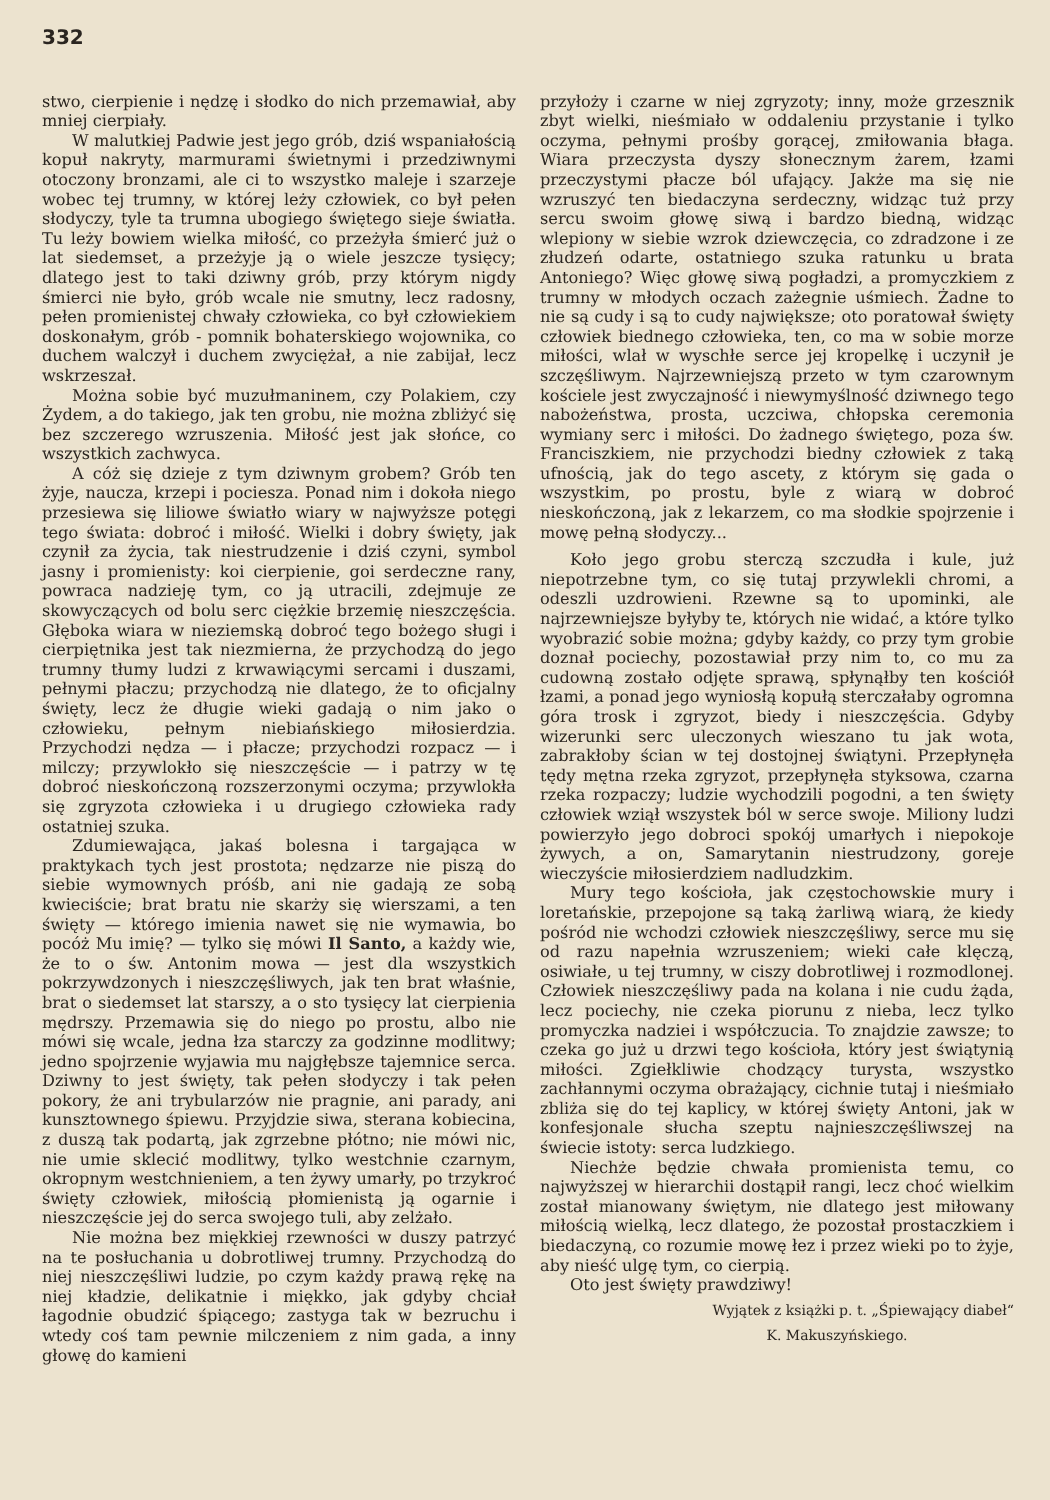332
stwo, cierpienie i nędzę i słodko do nich przemawiał, aby mniej cierpiały.
W malutkiej Padwie jest jego grób, dziś wspaniałością kopuł nakryty, marmurami świetnymi i przedziwnymi otoczony bronzami, ale ci to wszystko maleje i szarzeje wobec tej trumny, w której leży człowiek, co był pełen słodyczy, tyle ta trumna ubogiego świętego sieje światła. Tu leży bowiem wielka miłość, co przeżyła śmierć już o lat siedemset, a przeżyje ją o wiele jeszcze tysięcy; dlatego jest to taki dziwny grób, przy którym nigdy śmierci nie było, grób wcale nie smutny, lecz radosny, pełen promienistej chwały człowieka, co był człowiekiem doskonałym, grób - pomnik bohaterskiego wojownika, co duchem walczył i duchem zwyciężał, a nie zabijał, lecz wskrzeszał.
Można sobie być muzułmaninem, czy Polakiem, czy Żydem, a do takiego, jak ten grobu, nie można zbliżyć się bez szczerego wzruszenia. Miłość jest jak słońce, co wszystkich zachwyca.
A cóż się dzieje z tym dziwnym grobem? Grób ten żyje, naucza, krzepi i pociesza. Ponad nim i dokoła niego przesiewa się liliowe światło wiary w najwyższe potęgi tego świata: dobroć i miłość. Wielki i dobry święty, jak czynił za życia, tak niestrudzenie i dziś czyni, symbol jasny i promienisty: koi cierpienie, goi serdeczne rany, powraca nadzieję tym, co ją utracili, zdejmuje ze skowyczących od bolu serc ciężkie brzemię nieszczęścia. Głęboka wiara w nieziemską dobroć tego bożego sługi i cierpiętnika jest tak niezmierna, że przychodzą do jego trumny tłumy ludzi z krwawiącymi sercami i duszami, pełnymi płaczu; przychodzą nie dlatego, że to oficjalny święty, lecz że długie wieki gadają o nim jako o człowieku, pełnym niebiańskiego miłosierdzia. Przychodzi nędza — i płacze; przychodzi rozpacz — i milczy; przywlokło się nieszczęście — i patrzy w tę dobroć nieskończoną rozszerzonymi oczyma; przywlokła się zgryzota człowieka i u drugiego człowieka rady ostatniej szuka.
Zdumiewająca, jakaś bolesna i targająca w praktykach tych jest prostota; nędzarze nie piszą do siebie wymownych próśb, ani nie gadają ze sobą kwieciście; brat bratu nie skarży się wierszami, a ten święty — którego imienia nawet się nie wymawia, bo pocóż Mu imię? — tylko się mówi Il Santo, a każdy wie, że to o św. Antonim mowa — jest dla wszystkich pokrzywdzonych i nieszczęśliwych, jak ten brat właśnie, brat o siedemset lat starszy, a o sto tysięcy lat cierpienia mędrszy. Przemawia się do niego po prostu, albo nie mówi się wcale, jedna łza starczy za godzinne modlitwy; jedno spojrzenie wyjawia mu najgłębsze tajemnice serca. Dziwny to jest święty, tak pełen słodyczy i tak pełen pokory, że ani trybularzów nie pragnie, ani parady, ani kunsztownego śpiewu. Przyjdzie siwa, sterana kobiecina, z duszą tak podartą, jak zgrzebne płótno; nie mówi nic, nie umie sklecić modlitwy, tylko westchnie czarnym, okropnym westchnieniem, a ten żywy umarły, po trzykroć święty człowiek, miłością płomienistą ją ogarnie i nieszczęście jej do serca swojego tuli, aby zelżało.
Nie można bez miękkiej rzewności w duszy patrzyć na te posłuchania u dobrotliwej trumny. Przychodzą do niej nieszczęśliwi ludzie, po czym każdy prawą rękę na niej kładzie, delikatnie i miękko, jak gdyby chciał łagodnie obudzić śpiącego; zastyga tak w bezruchu i wtedy coś tam pewnie milczeniem z nim gada, a inny głowę do kamieni
przyłoży i czarne w niej zgryzoty; inny, może grzesznik zbyt wielki, nieśmiało w oddaleniu przystanie i tylko oczyma, pełnymi prośby gorącej, zmiłowania błaga. Wiara przeczysta dyszy słonecznym żarem, łzami przeczystymi płacze ból ufający. Jakże ma się nie wzruszyć ten biedaczyna serdeczny, widząc tuż przy sercu swoim głowę siwą i bardzo biedną, widząc wlepiony w siebie wzrok dziewczęcia, co zdradzone i ze złudzeń odarte, ostatniego szuka ratunku u brata Antoniego? Więc głowę siwą pogładzi, a promyczkiem z trumny w młodych oczach zażegnie uśmiech. Żadne to nie są cudy i są to cudy największe; oto poratował święty człowiek biednego człowieka, ten, co ma w sobie morze miłości, wlał w wyschłe serce jej kropelkę i uczynił je szczęśliwym. Najrzewniejszą przeto w tym czarownym kościele jest zwyczajność i niewymyślność dziwnego tego nabożeństwa, prosta, uczciwa, chłopska ceremonia wymiany serc i miłości. Do żadnego świętego, poza św. Franciszkiem, nie przychodzi biedny człowiek z taką ufnością, jak do tego ascety, z którym się gada o wszystkim, po prostu, byle z wiarą w dobroć nieskończoną, jak z lekarzem, co ma słodkie spojrzenie i mowę pełną słodyczy...
Koło jego grobu sterczą szczudła i kule, już niepotrzebne tym, co się tutaj przywlekli chromi, a odeszli uzdrowieni. Rzewne są to upominki, ale najrzewniejsze byłyby te, których nie widać, a które tylko wyobrazić sobie można; gdyby każdy, co przy tym grobie doznał pociechy, pozostawiał przy nim to, co mu za cudowną zostało odjęte sprawą, spłynąłby ten kościół łzami, a ponad jego wyniosłą kopułą sterczałaby ogromna góra trosk i zgryzot, biedy i nieszczęścia. Gdyby wizerunki serc uleczonych wieszano tu jak wota, zabrakłoby ścian w tej dostojnej świątyni. Przepłynęła tędy mętna rzeka zgryzot, przepłynęła styksowa, czarna rzeka rozpaczy; ludzie wychodzili pogodni, a ten święty człowiek wziął wszystek ból w serce swoje. Miliony ludzi powierzyło jego dobroci spokój umarłych i niepokoje żywych, a on, Samarytanin niestrudzony, goreje wieczyście miłosierdziem nadludzkim.
Mury tego kościoła, jak częstochowskie mury i loretańskie, przepojone są taką żarliwą wiarą, że kiedy pośród nie wchodzi człowiek nieszczęśliwy, serce mu się od razu napełnia wzruszeniem; wieki całe klęczą, osiwiałe, u tej trumny, w ciszy dobrotliwej i rozmodlonej. Człowiek nieszczęśliwy pada na kolana i nie cudu żąda, lecz pociechy, nie czeka piorunu z nieba, lecz tylko promyczka nadziei i współczucia. To znajdzie zawsze; to czeka go już u drzwi tego kościoła, który jest świątynią miłości. Zgiełkliwie chodzący turysta, wszystko zachłannymi oczyma obrażający, cichnie tutaj i nieśmiało zbliża się do tej kaplicy, w której święty Antoni, jak w konfesjonale słucha szeptu najnieszczęśliwszej na świecie istoty: serca ludzkiego.
Niechże będzie chwała promienista temu, co najwyższej w hierarchii dostąpił rangi, lecz choć wielkim został mianowany świętym, nie dlatego jest miłowany miłością wielką, lecz dlatego, że pozostał prostaczkiem i biedaczyną, co rozumie mowę łez i przez wieki po to żyje, aby nieść ulgę tym, co cierpią.
Oto jest święty prawdziwy!
Wyjątek z książki p. t. „Śpiewający diabeł“
K. Makuszyńskiego.